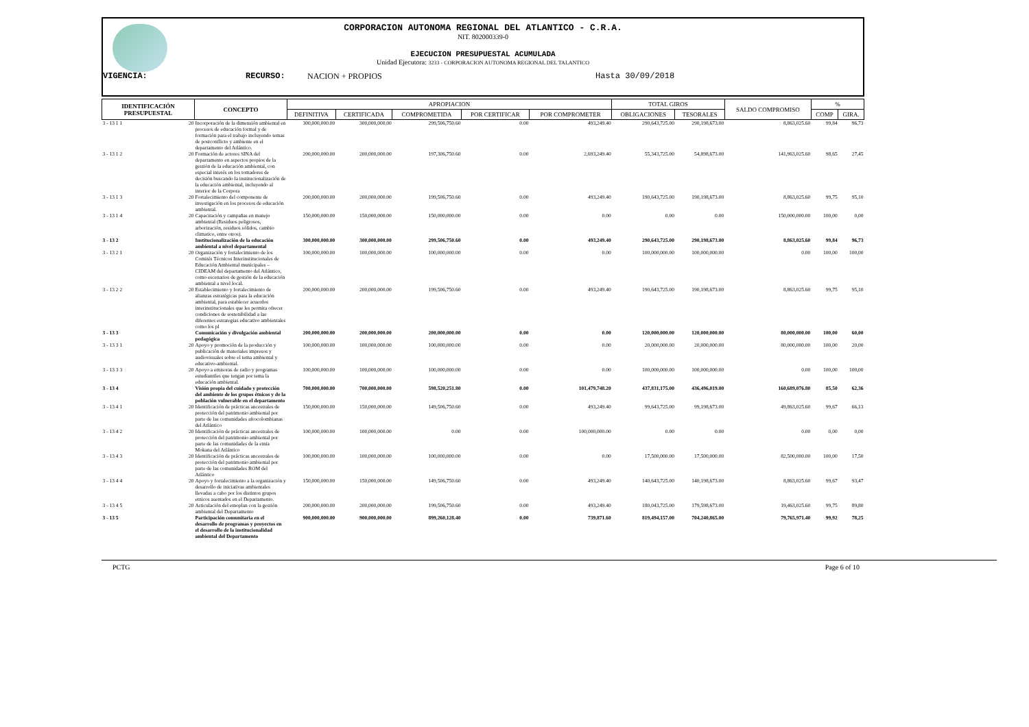CORPORACION AUTONOMA REGIONAL DEL ATLANTICO - C.R.A.
NIT. 802000339-0
EJECUCION PRESUPUESTAL ACUMULADA
Unidad Ejecutora: 3233 - CORPORACION AUTONOMA REGIONAL DEL TALANTICO
VIGENCIA: RECURSO: NACION + PROPIOS Hasta 30/09/2018
| IDENTIFICACIÓN PRESUPUESTAL | CONCEPTO | APROPIACION | | | | | TOTAL GIROS | | SALDO COMPROMISO | % | |
| --- | --- | --- | --- | --- | --- | --- | --- | --- | --- | --- | --- |
| | | DEFINITIVA | CERTIFICADA | COMPROMETIDA | POR CERTIFICAR | POR COMPROMETER | OBLIGACIONES | TESORALES | | COMP | GIRA. |
| 3 - 13 1 1 20 | Incorporación de la dimensión ambiental en procesos de educación formal y de formación para el trabajo incluyendo temas de postconflicto y ambiente en el departamento del Atlántico. | 300,000,000.00 | 300,000,000.00 | 299,506,750.60 | 0.00 | 493,249.40 | 290,643,725.00 | 290,198,673.00 | 8,863,025.60 | 99,84 | 96,73 |
| 3 - 13 1 2 20 | Formación de actores SINA del departamento en aspectos propios de la gestión de la educación ambiental, con especial interés en los tomadores de decisión buscando la institucionalización de la educación ambiental, incluyendo al interior de la Corpora | 200,000,000.00 | 200,000,000.00 | 197,306,750.60 | 0.00 | 2,693,249.40 | 55,343,725.00 | 54,898,673.00 | 141,963,025.60 | 98,65 | 27,45 |
| 3 - 13 1 3 20 | Fortalecimiento del componente de investigación en los procesos de educación ambiental. | 200,000,000.00 | 200,000,000.00 | 199,506,750.60 | 0.00 | 493,249.40 | 190,643,725.00 | 190,198,673.00 | 8,863,025.60 | 99,75 | 95,10 |
| 3 - 13 1 4 20 | Capacitación y campañas en manejo ambiental (Residuos peligrosos, arborización, residuos sólidos, cambio climatico, entre otros). | 150,000,000.00 | 150,000,000.00 | 150,000,000.00 | 0.00 | 0.00 | 0.00 | 0.00 | 150,000,000.00 | 100,00 | 0,00 |
| 3 - 13 2 | Institucionalización de la educación ambiental a nivel departamental | 300,000,000.00 | 300,000,000.00 | 299,506,750.60 | 0.00 | 493,249.40 | 290,643,725.00 | 290,198,673.00 | 8,863,025.60 | 99,84 | 96,73 |
| 3 - 13 2 1 20 | Organización y fortalecimiento de los Comités Técnicos Interinstitucionales de Educación Ambiental municipales –CIDEAM del departamento del Atlántico, como escenarios de gestión de la educación ambiental a nivel local. | 100,000,000.00 | 100,000,000.00 | 100,000,000.00 | 0.00 | 0.00 | 100,000,000.00 | 100,000,000.00 | 0.00 | 100,00 | 100,00 |
| 3 - 13 2 2 20 | Establecimiento y fortalecimiento de alianzas estratégicas para la educación ambiental, para establecer acuerdos interinstitucionales que les permita ofrecer condiciones de sostenibilidad a las diferentes estrategias educativo ambientales como los pl | 200,000,000.00 | 200,000,000.00 | 199,506,750.60 | 0.00 | 493,249.40 | 190,643,725.00 | 190,198,673.00 | 8,863,025.60 | 99,75 | 95,10 |
| 3 - 13 3 | Comunicación y divulgación ambiental pedagógica | 200,000,000.00 | 200,000,000.00 | 200,000,000.00 | 0.00 | 0.00 | 120,000,000.00 | 120,000,000.00 | 80,000,000.00 | 100,00 | 60,00 |
| 3 - 13 3 1 20 | Apoyo y promoción de la producción y publicación de materiales impresos y audiovisuales sobre el tema ambiental y educativo-ambiental. | 100,000,000.00 | 100,000,000.00 | 100,000,000.00 | 0.00 | 0.00 | 20,000,000.00 | 20,000,000.00 | 80,000,000.00 | 100,00 | 20,00 |
| 3 - 13 3 3 20 | Apoyo a emisoras de radio y programas estudiantiles que tengan por tema la educación ambiental. | 100,000,000.00 | 100,000,000.00 | 100,000,000.00 | 0.00 | 0.00 | 100,000,000.00 | 100,000,000.00 | 0.00 | 100,00 | 100,00 |
| 3 - 13 4 | Visión propia del cuidado y protección del ambiente de los grupos étnicos y de la población vulnerable en el departamento | 700,000,000.00 | 700,000,000.00 | 598,520,251.80 | 0.00 | 101,479,748.20 | 437,831,175.00 | 436,496,019.00 | 160,689,076.80 | 85,50 | 62,36 |
| 3 - 13 4 1 20 | Identificación de prácticas ancestrales de protección del patrimonio ambiental por parte de las comunidades afrocolombianas del Atlántico | 150,000,000.00 | 150,000,000.00 | 149,506,750.60 | 0.00 | 493,249.40 | 99,643,725.00 | 99,198,673.00 | 49,863,025.60 | 99,67 | 66,13 |
| 3 - 13 4 2 20 | Identificación de prácticas ancestrales de protección del patrimonio ambiental por parte de las comunidades de la etnia Mokana del Atlántico | 100,000,000.00 | 100,000,000.00 | 0.00 | 0.00 | 100,000,000.00 | 0.00 | 0.00 | 0.00 | 0,00 | 0,00 |
| 3 - 13 4 3 20 | Identificación de prácticas ancestrales de protección del patrimonio ambiental por parte de las comunidades ROM del Atlántico | 100,000,000.00 | 100,000,000.00 | 100,000,000.00 | 0.00 | 0.00 | 17,500,000.00 | 17,500,000.00 | 82,500,000.00 | 100,00 | 17,50 |
| 3 - 13 4 4 20 | Apoyo y fortalecimiento a la organización y desarrollo de iniciativas ambientales llevadas a cabo por los distintos grupos etnicos asentados en el Departamento. | 150,000,000.00 | 150,000,000.00 | 149,506,750.60 | 0.00 | 493,249.40 | 140,643,725.00 | 140,198,673.00 | 8,863,025.60 | 99,67 | 93,47 |
| 3 - 13 4 5 20 | Articulación del etnoplan con la gestión ambiental del Departamento | 200,000,000.00 | 200,000,000.00 | 199,506,750.60 | 0.00 | 493,249.40 | 180,043,725.00 | 179,598,673.00 | 19,463,025.60 | 99,75 | 89,80 |
| 3 - 13 5 | Participación comunitaria en el desarrollo de programas y proyectos en el desarrollo de la institucionalidad ambiental del Departamento | 900,000,000.00 | 900,000,000.00 | 899,260,128.40 | 0.00 | 739,871.60 | 819,494,157.00 | 704,240,865.00 | 79,765,971.40 | 99,92 | 78,25 |
PCTG Page 6 of 10